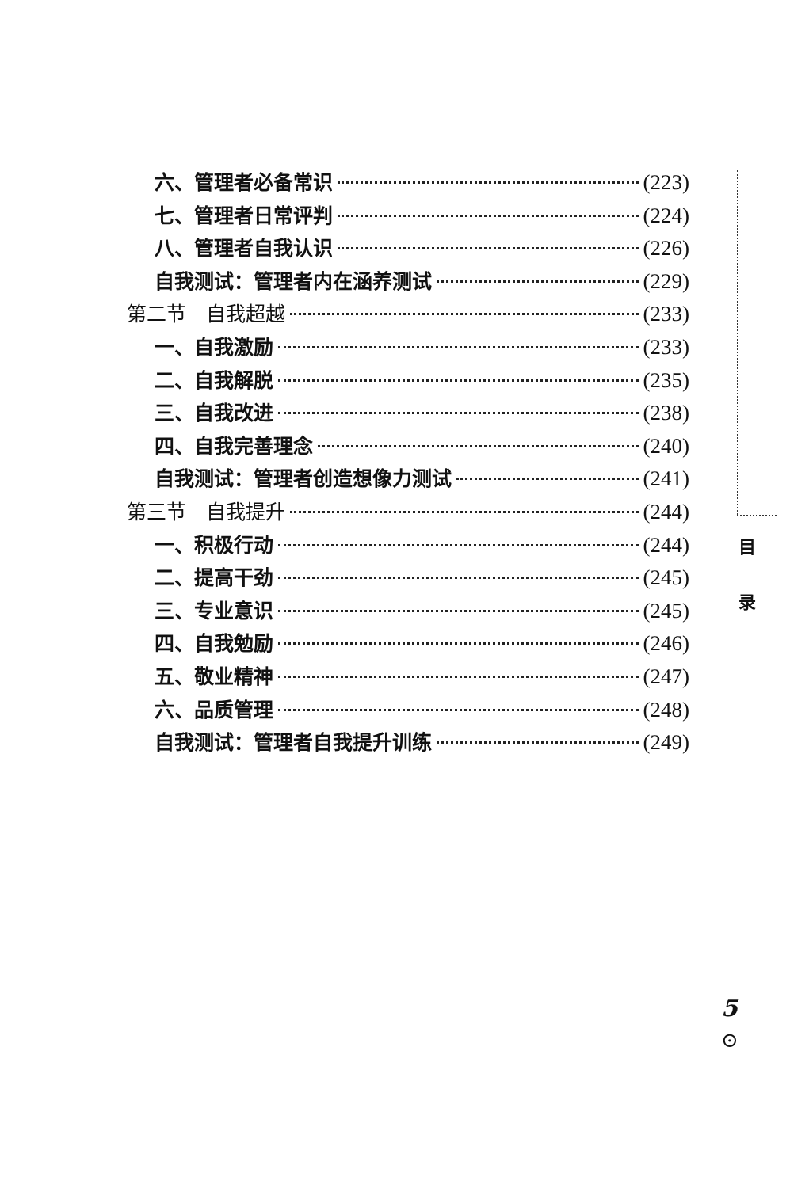六、管理者必备常识 (223)
七、管理者日常评判 (224)
八、管理者自我认识 (226)
自我测试：管理者内在涵养测试 (229)
第二节　自我超越 (233)
一、自我激励 (233)
二、自我解脱 (235)
三、自我改进 (238)
四、自我完善理念 (240)
自我测试：管理者创造想像力测试 (241)
第三节　自我提升 (244)
一、积极行动 (244)
二、提高干劲 (245)
三、专业意识 (245)
四、自我勉励 (246)
五、敬业精神 (247)
六、品质管理 (248)
自我测试：管理者自我提升训练 (249)
目
录
5
⊙